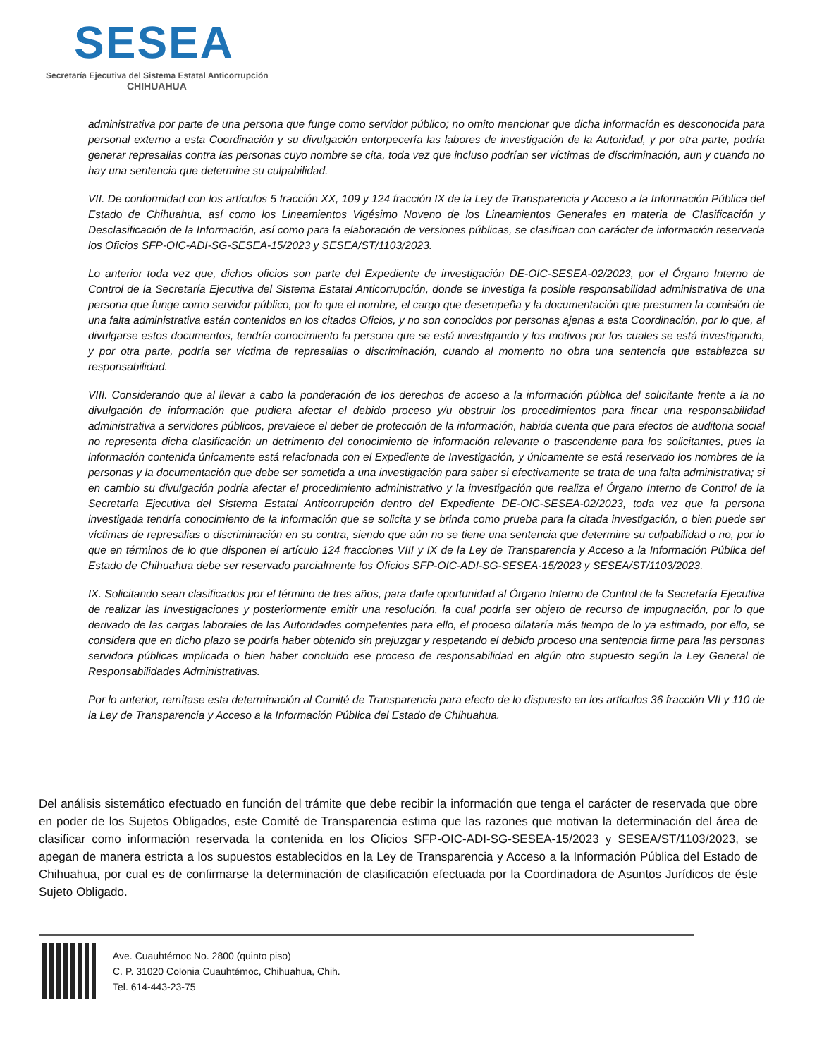SESEA
Secretaría Ejecutiva del Sistema Estatal Anticorrupción
CHIHUAHUA
administrativa por parte de una persona que funge como servidor público; no omito mencionar que dicha información es desconocida para personal externo a esta Coordinación y su divulgación entorpecería las labores de investigación de la Autoridad, y por otra parte, podría generar represalias contra las personas cuyo nombre se cita, toda vez que incluso podrían ser víctimas de discriminación, aun y cuando no hay una sentencia que determine su culpabilidad.
VII. De conformidad con los artículos 5 fracción XX, 109 y 124 fracción IX de la Ley de Transparencia y Acceso a la Información Pública del Estado de Chihuahua, así como los Lineamientos Vigésimo Noveno de los Lineamientos Generales en materia de Clasificación y Desclasificación de la Información, así como para la elaboración de versiones públicas, se clasifican con carácter de información reservada los Oficios SFP-OIC-ADI-SG-SESEA-15/2023 y SESEA/ST/1103/2023.
Lo anterior toda vez que, dichos oficios son parte del Expediente de investigación DE-OIC-SESEA-02/2023, por el Órgano Interno de Control de la Secretaría Ejecutiva del Sistema Estatal Anticorrupción, donde se investiga la posible responsabilidad administrativa de una persona que funge como servidor público, por lo que el nombre, el cargo que desempeña y la documentación que presumen la comisión de una falta administrativa están contenidos en los citados Oficios, y no son conocidos por personas ajenas a esta Coordinación, por lo que, al divulgarse estos documentos, tendría conocimiento la persona que se está investigando y los motivos por los cuales se está investigando, y por otra parte, podría ser víctima de represalias o discriminación, cuando al momento no obra una sentencia que establezca su responsabilidad.
VIII. Considerando que al llevar a cabo la ponderación de los derechos de acceso a la información pública del solicitante frente a la no divulgación de información que pudiera afectar el debido proceso y/u obstruir los procedimientos para fincar una responsabilidad administrativa a servidores públicos, prevalece el deber de protección de la información, habida cuenta que para efectos de auditoria social no representa dicha clasificación un detrimento del conocimiento de información relevante o trascendente para los solicitantes, pues la información contenida únicamente está relacionada con el Expediente de Investigación, y únicamente se está reservado los nombres de la personas y la documentación que debe ser sometida a una investigación para saber si efectivamente se trata de una falta administrativa; si en cambio su divulgación podría afectar el procedimiento administrativo y la investigación que realiza el Órgano Interno de Control de la Secretaría Ejecutiva del Sistema Estatal Anticorrupción dentro del Expediente DE-OIC-SESEA-02/2023, toda vez que la persona investigada tendría conocimiento de la información que se solicita y se brinda como prueba para la citada investigación, o bien puede ser víctimas de represalias o discriminación en su contra, siendo que aún no se tiene una sentencia que determine su culpabilidad o no, por lo que en términos de lo que disponen el artículo 124 fracciones VIII y IX de la Ley de Transparencia y Acceso a la Información Pública del Estado de Chihuahua debe ser reservado parcialmente los Oficios SFP-OIC-ADI-SG-SESEA-15/2023 y SESEA/ST/1103/2023.
IX. Solicitando sean clasificados por el término de tres años, para darle oportunidad al Órgano Interno de Control de la Secretaría Ejecutiva de realizar las Investigaciones y posteriormente emitir una resolución, la cual podría ser objeto de recurso de impugnación, por lo que derivado de las cargas laborales de las Autoridades competentes para ello, el proceso dilataría más tiempo de lo ya estimado, por ello, se considera que en dicho plazo se podría haber obtenido sin prejuzgar y respetando el debido proceso una sentencia firme para las personas servidora públicas implicada o bien haber concluido ese proceso de responsabilidad en algún otro supuesto según la Ley General de Responsabilidades Administrativas.
Por lo anterior, remítase esta determinación al Comité de Transparencia para efecto de lo dispuesto en los artículos 36 fracción VII y 110 de la Ley de Transparencia y Acceso a la Información Pública del Estado de Chihuahua.
Del análisis sistemático efectuado en función del trámite que debe recibir la información que tenga el carácter de reservada que obre en poder de los Sujetos Obligados, este Comité de Transparencia estima que las razones que motivan la determinación del área de clasificar como información reservada la contenida en los Oficios SFP-OIC-ADI-SG-SESEA-15/2023 y SESEA/ST/1103/2023, se apegan de manera estricta a los supuestos establecidos en la Ley de Transparencia y Acceso a la Información Pública del Estado de Chihuahua, por cual es de confirmarse la determinación de clasificación efectuada por la Coordinadora de Asuntos Jurídicos de éste Sujeto Obligado.
Ave. Cuauhtémoc No. 2800 (quinto piso)
C. P. 31020 Colonia Cuauhtémoc, Chihuahua, Chih.
Tel. 614-443-23-75